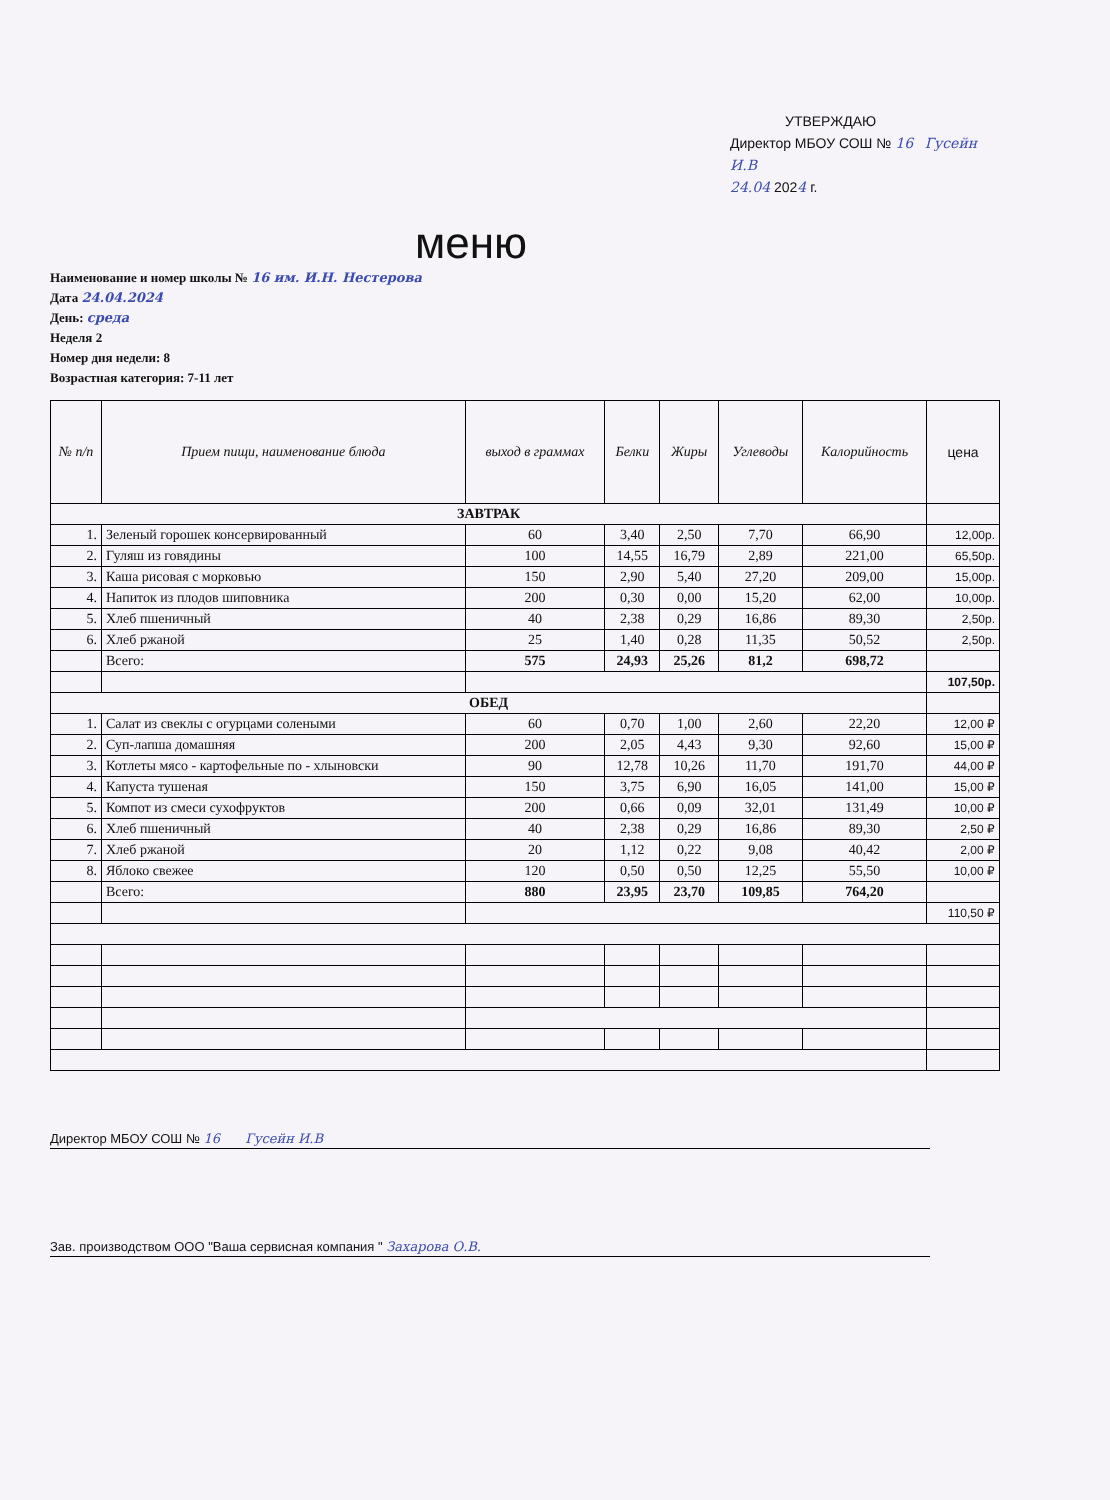УТВЕРЖДАЮ
Директор МБОУ СОШ № 16 Гусейн И.В
24.04 2024 г.
меню
Наименование и номер школы № 16 им. И.Н. Нестерова
Дата 24.04.2024
День: среда
Неделя 2
Номер дня недели: 8
Возрастная категория: 7-11 лет
| № п/п | Прием пищи, наименование блюда | выход в граммах | Белки | Жиры | Углеводы | Калорийность | цена |
| --- | --- | --- | --- | --- | --- | --- | --- |
| ЗАВТРАК | | | | | | | |
| 1. | Зеленый горошек консервированный | 60 | 3,40 | 2,50 | 7,70 | 66,90 | 12,00р. |
| 2. | Гуляш из говядины | 100 | 14,55 | 16,79 | 2,89 | 221,00 | 65,50р. |
| 3. | Каша рисовая с морковью | 150 | 2,90 | 5,40 | 27,20 | 209,00 | 15,00р. |
| 4. | Напиток из плодов шиповника | 200 | 0,30 | 0,00 | 15,20 | 62,00 | 10,00р. |
| 5. | Хлеб пшеничный | 40 | 2,38 | 0,29 | 16,86 | 89,30 | 2,50р. |
| 6. | Хлеб ржаной | 25 | 1,40 | 0,28 | 11,35 | 50,52 | 2,50р. |
| | Всего: | 575 | 24,93 | 25,26 | 81,2 | 698,72 | |
| | | | | | | | 107,50р. |
| ОБЕД | | | | | | | |
| 1. | Салат из свеклы с огурцами солеными | 60 | 0,70 | 1,00 | 2,60 | 22,20 | 12,00 ₽ |
| 2. | Суп-лапша домашняя | 200 | 2,05 | 4,43 | 9,30 | 92,60 | 15,00 ₽ |
| 3. | Котлеты мясо - картофельные по - хлыновски | 90 | 12,78 | 10,26 | 11,70 | 191,70 | 44,00 ₽ |
| 4. | Капуста тушеная | 150 | 3,75 | 6,90 | 16,05 | 141,00 | 15,00 ₽ |
| 5. | Компот из смеси сухофруктов | 200 | 0,66 | 0,09 | 32,01 | 131,49 | 10,00 ₽ |
| 6. | Хлеб пшеничный | 40 | 2,38 | 0,29 | 16,86 | 89,30 | 2,50 ₽ |
| 7. | Хлеб ржаной | 20 | 1,12 | 0,22 | 9,08 | 40,42 | 2,00 ₽ |
| 8. | Яблоко свежее | 120 | 0,50 | 0,50 | 12,25 | 55,50 | 10,00 ₽ |
| | Всего: | 880 | 23,95 | 23,70 | 109,85 | 764,20 | |
| | | | | | | | 110,50 ₽ |
Директор МБОУ СОШ № 16 Гусейн И.В
Зав. производством ООО "Ваша сервисная компания " Захарова О.В.